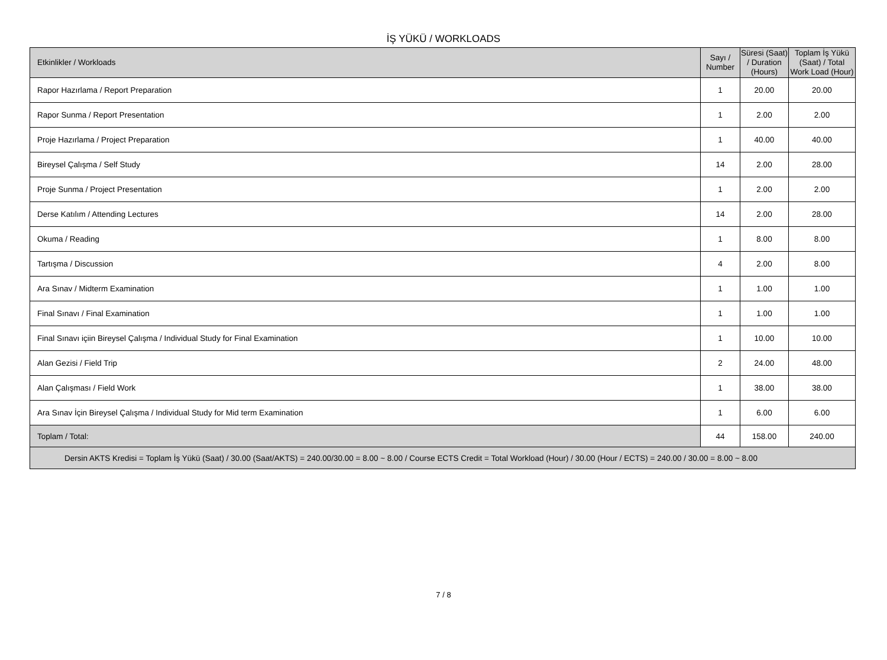İŞ YÜKÜ / WORKLOADS
| Etkinlikler / Workloads | Sayı / Number | Süresi (Saat) / Duration (Hours) | Toplam İş Yükü (Saat) / Total Work Load (Hour) |
| --- | --- | --- | --- |
| Rapor Hazırlama / Report Preparation | 1 | 20.00 | 20.00 |
| Rapor Sunma / Report Presentation | 1 | 2.00 | 2.00 |
| Proje Hazırlama / Project Preparation | 1 | 40.00 | 40.00 |
| Bireysel Çalışma / Self Study | 14 | 2.00 | 28.00 |
| Proje Sunma / Project Presentation | 1 | 2.00 | 2.00 |
| Derse Katılım / Attending Lectures | 14 | 2.00 | 28.00 |
| Okuma / Reading | 1 | 8.00 | 8.00 |
| Tartışma / Discussion | 4 | 2.00 | 8.00 |
| Ara Sınav / Midterm Examination | 1 | 1.00 | 1.00 |
| Final Sınavı / Final Examination | 1 | 1.00 | 1.00 |
| Final Sınavı içiin Bireysel Çalışma / Individual Study for Final Examination | 1 | 10.00 | 10.00 |
| Alan Gezisi / Field Trip | 2 | 24.00 | 48.00 |
| Alan Çalışması / Field Work | 1 | 38.00 | 38.00 |
| Ara Sınav İçin Bireysel Çalışma / Individual Study for Mid term Examination | 1 | 6.00 | 6.00 |
| Toplam / Total: | 44 | 158.00 | 240.00 |
| Dersin AKTS Kredisi = Toplam İş Yükü (Saat) / 30.00 (Saat/AKTS) = 240.00/30.00 = 8.00 ~ 8.00 / Course ECTS Credit = Total Workload (Hour) / 30.00 (Hour / ECTS) = 240.00 / 30.00 = 8.00 ~ 8.00 | | | |
7 / 8